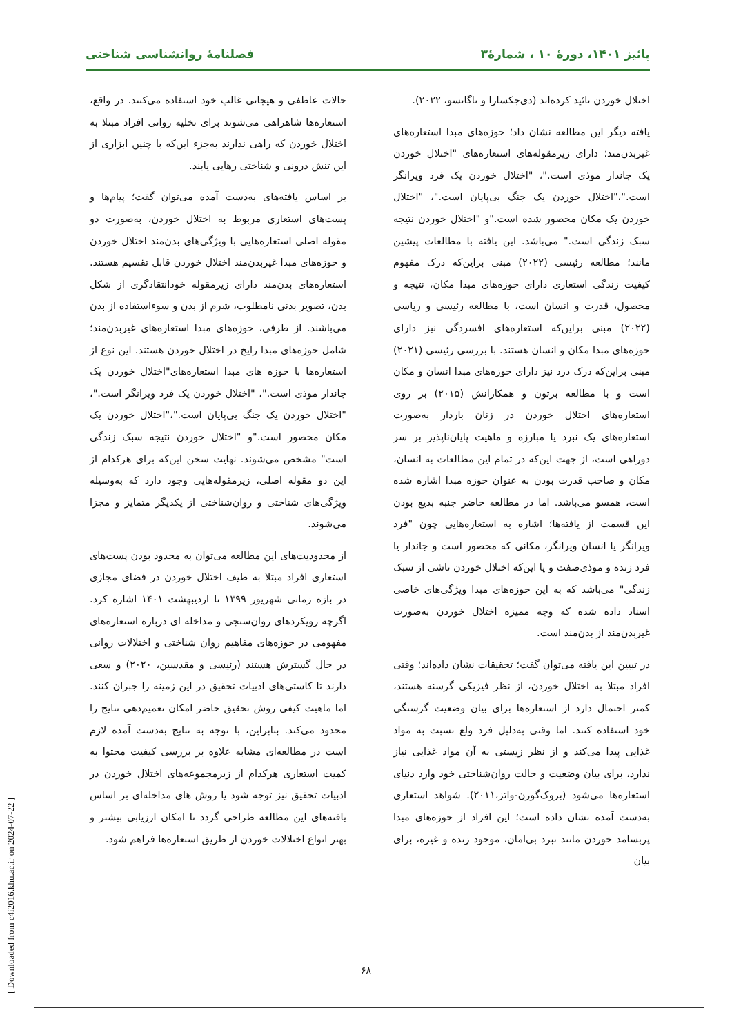پائیز ۱۴۰۱، دورهٔ ۱۰ ، شمارهٔ۳ فصلنامهٔ روانشناسی شناختی
اختلال خوردن تائید کرده‌اند (دی‌جکسارا و ناگاتسو، ۲۰۲۲).
یافته دیگر این مطالعه نشان داد؛ حوزه‌های مبدا استعاره‌های غیربدن‌مند؛ دارای زیرمقوله‌های استعاره‌های "اختلال خوردن یک جاندار موذی است."، "اختلال خوردن یک فرد ویرانگر است."،"اختلال خوردن یک جنگ بی‌پایان است."، "اختلال خوردن یک مکان محصور شده است."و "اختلال خوردن نتیجه سبک زندگی است." می‌باشد. این یافته با مطالعات پیشین مانند؛ مطالعه رئیسی (۲۰۲۲) مبنی براین‌که درک مفهوم کیفیت زندگی استعاری دارای حوزه‌های مبدا مکان، نتیجه و محصول، قدرت و انسان است، با مطالعه رئیسی و ریاسی (۲۰۲۲) مبنی براین‌که استعاره‌های افسردگی نیز دارای حوزه‌های مبدا مکان و انسان هستند. با بررسی رئیسی (۲۰۲۱) مبنی براین‌که درک درد نیز دارای حوزه‌های مبدا انسان و مکان است و با مطالعه برتون و همکارانش (۲۰۱۵) بر روی استعاره‌های اختلال خوردن در زنان باردار به‌صورت استعاره‌های یک نبرد یا مبارزه و ماهیت پایان‌ناپذیر بر سر دوراهی است، از جهت این‌که در تمام این مطالعات به انسان، مکان و صاحب قدرت بودن به عنوان حوزه مبدا اشاره شده است، همسو می‌باشد. اما در مطالعه حاضر جنبه بدیع بودن این قسمت از یافته‌ها؛ اشاره به استعاره‌هایی چون "فرد ویرانگر یا انسان ویرانگر، مکانی که محصور است و جاندار یا فرد زنده و موذی‌صفت و یا این‌که اختلال خوردن ناشی از سبک زندگی" می‌باشد که به این حوزه‌های مبدا ویژگی‌های خاصی اسناد داده شده که وجه ممیزه اختلال خوردن به‌صورت غیربدن‌مند از بدن‌مند است.
در تبیین این یافته می‌توان گفت؛ تحقیقات نشان داده‌اند؛ وقتی افراد مبتلا به اختلال خوردن، از نظر فیزیکی گرسنه هستند، کمتر احتمال دارد از استعاره‌ها برای بیان وضعیت گرسنگی خود استفاده کنند. اما وقتی به‌دلیل فرد ولع نسبت به مواد غذایی پیدا می‌کند و از نظر زیستی به آن مواد غذایی نیاز ندارد، برای بیان وضعیت و حالت روان‌شناختی خود وارد دنیای استعاره‌ها می‌شود (بروک‌گورن-واتز،۲۰۱۱). شواهد استعاری به‌دست آمده نشان داده است؛ این افراد از حوزه‌های مبدا پربسامد خوردن مانند نبرد بی‌امان، موجود زنده و غیره، برای بیان
حالات عاطفی و هیجانی غالب خود استفاده می‌کنند. در واقع، استعاره‌ها شاهراهی می‌شوند برای تخلیه روانی افراد مبتلا به اختلال خوردن که راهی ندارند به‌جزء این‌که با چنین ابزاری از این تنش درونی و شناختی رهایی یابند.
بر اساس یافته‌های به‌دست آمده می‌توان گفت؛ پیام‌ها و پست‌های استعاری مربوط به اختلال خوردن، به‌صورت دو مقوله اصلی استعاره‌هایی با ویژگی‌های بدن‌مند اختلال خوردن و حوزه‌های مبدا غیربدن‌مند اختلال خوردن قابل تقسیم هستند. استعاره‌های بدن‌مند دارای زیرمقوله خودانتقادگری از شکل بدن، تصویر بدنی نامطلوب، شرم از بدن و سوءاستفاده از بدن می‌باشند. از طرفی، حوزه‌های مبدا استعاره‌های غیربدن‌مند؛ شامل حوزه‌های مبدا رایج در اختلال خوردن هستند. این نوع از استعاره‌ها با حوزه های مبدا استعاره‌های"اختلال خوردن یک جاندار موذی است."، "اختلال خوردن یک فرد ویرانگر است."، "اختلال خوردن یک جنگ بی‌پایان است."،"اختلال خوردن یک مکان محصور است."و "اختلال خوردن نتیجه سبک زندگی است" مشخص می‌شوند. نهایت سخن این‌که برای هرکدام از این دو مقوله اصلی، زیرمقوله‌هایی وجود دارد که به‌وسیله ویژگی‌های شناختی و روان‌شناختی از یکدیگر متمایز و مجزا می‌شوند.
از محدودیت‌های این مطالعه می‌توان به محدود بودن پست‌های استعاری افراد مبتلا به طیف اختلال خوردن در فضای مجازی در بازه زمانی شهریور ۱۳۹۹ تا اردیبهشت ۱۴۰۱ اشاره کرد. اگرچه رویکردهای روان‌سنجی و مداخله ای درباره استعاره‌های مفهومی در حوزه‌های مفاهیم روان شناختی و اختلالات روانی در حال گسترش هستند (رئیسی و مقدسین، ۲۰۲۰) و سعی دارند تا کاستی‌های ادبیات تحقیق در این زمینه را جبران کنند. اما ماهیت کیفی روش تحقیق حاضر امکان تعمیم‌دهی نتایج را محدود می‌کند. بنابراین، با توجه به نتایج به‌دست آمده لازم است در مطالعه‌ای مشابه علاوه بر بررسی کیفیت محتوا به کمیت استعاری هرکدام از زیرمجموعه‌های اختلال خوردن در ادبیات تحقیق نیز توجه شود یا روش های مداخله‌ای بر اساس یافته‌های این مطالعه طراحی گردد تا امکان ارزیابی بیشتر و بهتر انواع اختلالات خوردن از طریق استعاره‌ها فراهم شود.
۶۸
[ Downloaded from c4i2016.khu.ac.ir on 2024-07-22 ]